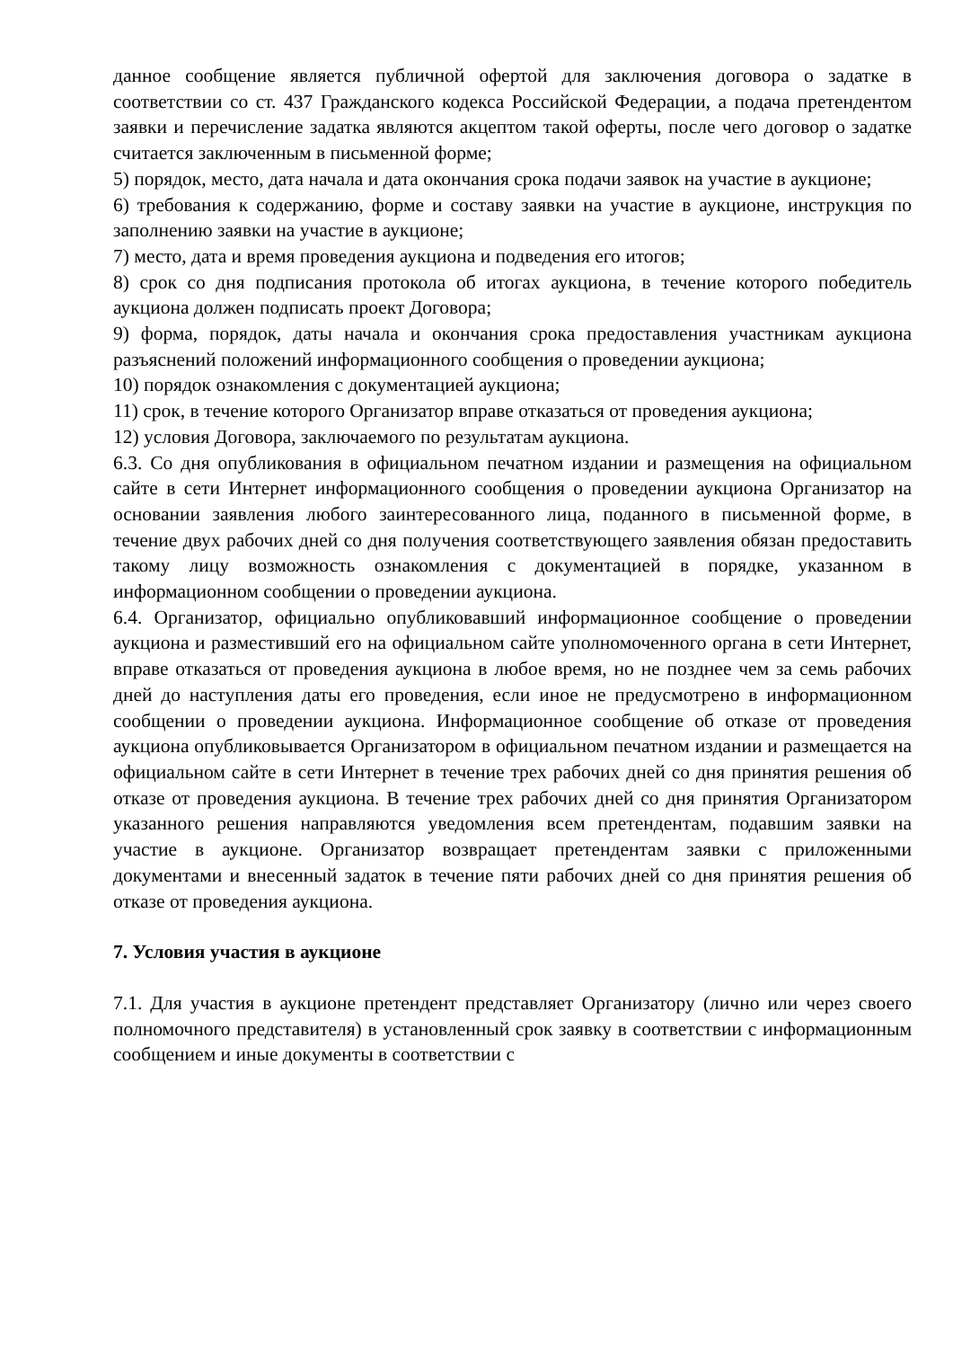данное сообщение является публичной офертой для заключения договора о задатке в соответствии со ст. 437 Гражданского кодекса Российской Федерации, а подача претендентом заявки и перечисление задатка являются акцептом такой оферты, после чего договор о задатке считается заключенным в письменной форме;
5) порядок, место, дата начала и дата окончания срока подачи заявок на участие в аукционе;
6) требования к содержанию, форме и составу заявки на участие в аукционе, инструкция по заполнению заявки на участие в аукционе;
7) место, дата и время проведения аукциона и подведения его итогов;
8) срок со дня подписания протокола об итогах аукциона, в течение которого победитель аукциона должен подписать проект Договора;
9) форма, порядок, даты начала и окончания срока предоставления участникам аукциона разъяснений положений информационного сообщения о проведении аукциона;
10) порядок ознакомления с документацией аукциона;
11) срок, в течение которого Организатор вправе отказаться от проведения аукциона;
12) условия Договора, заключаемого по результатам аукциона.
6.3. Со дня опубликования в официальном печатном издании и размещения на официальном сайте в сети Интернет информационного сообщения о проведении аукциона Организатор на основании заявления любого заинтересованного лица, поданного в письменной форме, в течение двух рабочих дней со дня получения соответствующего заявления обязан предоставить такому лицу возможность ознакомления с документацией в порядке, указанном в информационном сообщении о проведении аукциона.
6.4. Организатор, официально опубликовавший информационное сообщение о проведении аукциона и разместивший его на официальном сайте уполномоченного органа в сети Интернет, вправе отказаться от проведения аукциона в любое время, но не позднее чем за семь рабочих дней до наступления даты его проведения, если иное не предусмотрено в информационном сообщении о проведении аукциона. Информационное сообщение об отказе от проведения аукциона опубликовывается Организатором в официальном печатном издании и размещается на официальном сайте в сети Интернет в течение трех рабочих дней со дня принятия решения об отказе от проведения аукциона. В течение трех рабочих дней со дня принятия Организатором указанного решения направляются уведомления всем претендентам, подавшим заявки на участие в аукционе. Организатор возвращает претендентам заявки с приложенными документами и внесенный задаток в течение пяти рабочих дней со дня принятия решения об отказе от проведения аукциона.
7. Условия участия в аукционе
7.1. Для участия в аукционе претендент представляет Организатору (лично или через своего полномочного представителя) в установленный срок заявку в соответствии с информационным сообщением и иные документы в соответствии с